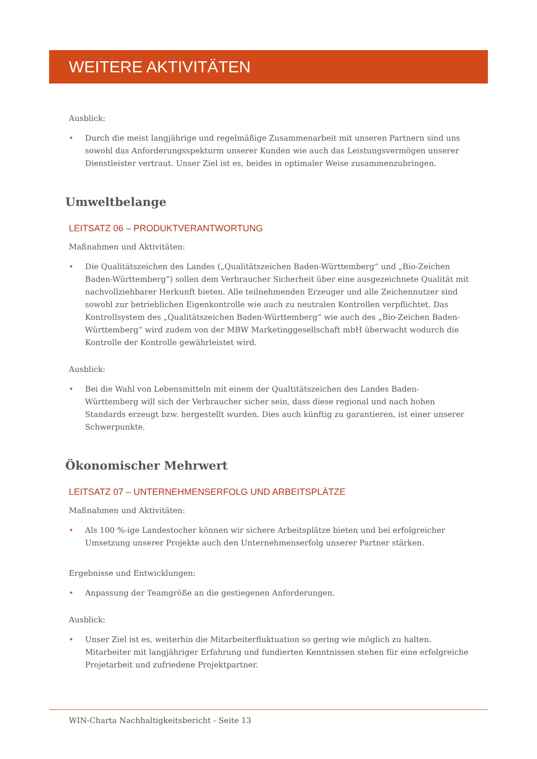WEITERE AKTIVITÄTEN
Ausblick:
• Durch die meist langjährige und regelmäßige Zusammenarbeit mit unseren Partnern sind uns sowohl das Anforderungsspekturm unserer Kunden wie auch das Leistungsvermögen unserer Dienstleister vertraut. Unser Ziel ist es, beides in optimaler Weise zusammenzubringen.
Umweltbelange
LEITSATZ 06 – PRODUKTVERANTWORTUNG
Maßnahmen und Aktivitäten:
• Die Qualitätszeichen des Landes („Qualitätszeichen Baden-Württemberg“ und „Bio-Zeichen Baden-Württemberg“) sollen dem Verbraucher Sicherheit über eine ausgezeichnete Qualität mit nachvollziehbarer Herkunft bieten. Alle teilnehmenden Erzeuger und alle Zeichennutzer sind sowohl zur betrieblichen Eigenkontrolle wie auch zu neutralen Kontrollen verpflichtet. Das Kontrollsystem des „Qualitätszeichen Baden-Württemberg“ wie auch des „Bio-Zeichen Baden-Württemberg“ wird zudem von der MBW Marketinggesellschaft mbH überwacht wodurch die Kontrolle der Kontrolle gewährleistet wird.
Ausblick:
• Bei die Wahl von Lebensmitteln mit einem der Qualtitätszeichen des Landes Baden-Württemberg will sich der Verbraucher sicher sein, dass diese regional und nach hohen Standards erzeugt bzw. hergestellt wurden. Dies auch künftig zu garantieren, ist einer unserer Schwerpunkte.
Ökonomischer Mehrwert
LEITSATZ 07 – UNTERNEHMENSERFOLG UND ARBEITSPLÄTZE
Maßnahmen und Aktivitäten:
• Als 100 %-ige Landestocher können wir sichere Arbeitsplätze bieten und bei erfolgreicher Umsetzung unserer Projekte auch den Unternehmenserfolg unserer Partner stärken.
Ergebnisse und Entwicklungen:
• Anpassung der Teamgröße an die gestiegenen Anforderungen.
Ausblick:
• Unser Ziel ist es, weiterhin die Mitarbeiterfluktuation so gering wie möglich zu halten. Mitarbeiter mit langjähriger Erfahrung und fundierten Kenntnissen stehen für eine erfolgreiche Projetarbeit und zufriedene Projektpartner.
WIN-Charta Nachhaltigkeitsbericht - Seite 13